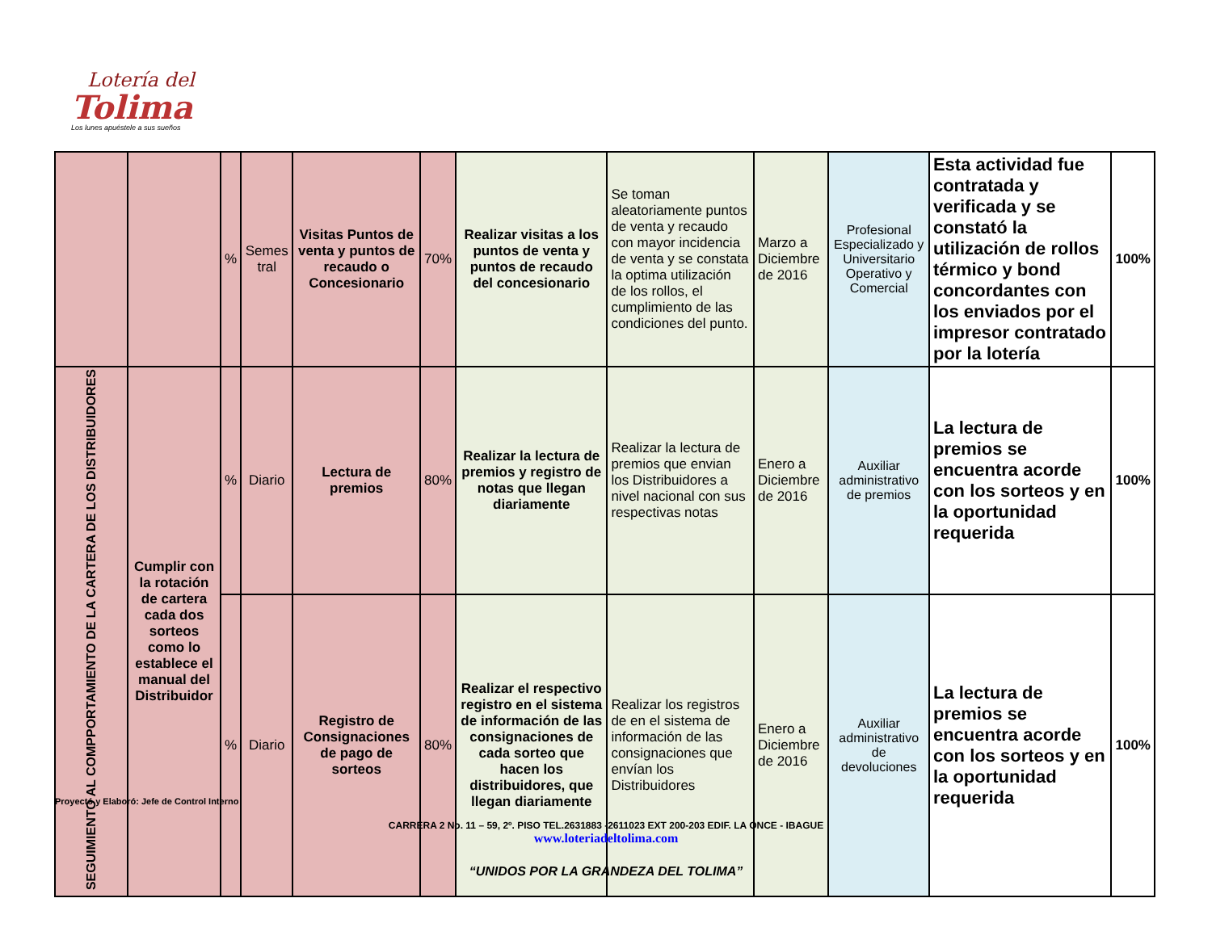Lotería del
Tolima
Los lunes apuéstele a sus sueños
| | | % | Semes tral | Visitas Puntos de venta y puntos de recaudo o Concesionario | 70% | Realizar visitas a los puntos de venta y puntos de recaudo del concesionario | Se toman aleatoriamente puntos de venta y recaudo con mayor incidencia de venta y se constata la optima utilización de los rollos, el cumplimiento de las condiciones del punto. | Marzo a Diciembre de 2016 | Profesional Especializado y Universitario Operativo y Comercial | Esta actividad fue contratada y verificada y se constató la utilización de rollos térmico y bond concordantes con los enviados por el impresor contratado por la lotería | 100% |
| SEGUIMIENTO AL COMPPORTAMIENTO DE LA CARTERA DE LOS DISTRIBUIDORES | Cumplir con la rotación de cartera cada dos sorteos como lo establece el manual del Distribuidor | % | Diario | Lectura de premios | 80% | Realizar la lectura de premios y registro de notas que llegan diariamente | Realizar la lectura de premios que envian los Distribuidores a nivel nacional con sus respectivas notas | Enero a Diciembre de 2016 | Auxiliar administrativo de premios | La lectura de premios se encuentra acorde con los sorteos y en la oportunidad requerida | 100% |
| | | % | Diario | Registro de Consignaciones de pago de sorteos | 80% | Realizar el respectivo registro en el sistema de información de las consignaciones de cada sorteo que hacen los distribuidores, que llegan diariamente | Realizar los registros de en el sistema de información de las consignaciones que envían los Distribuidores | Enero a Diciembre de 2016 | Auxiliar administrativo de devoluciones | La lectura de premios se encuentra acorde con los sorteos y en la oportunidad requerida | 100% |
Proyectó y Elaboró: Jefe de Control Interno
CARRERA 2 No. 11 – 59, 2º. PISO TEL.2631883 -2611023 EXT 200-203 EDIF. LA ONCE - IBAGUE
www.loteriadeltolima.com
“UNIDOS POR LA GRANDEZA DEL TOLIMA”